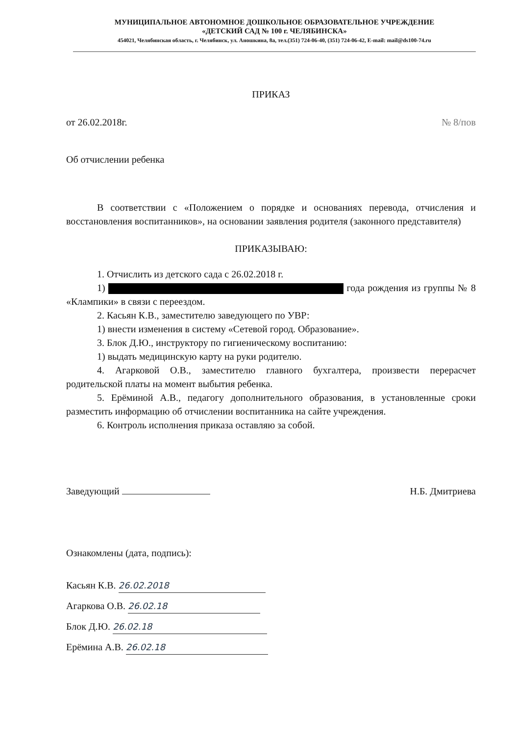МУНИЦИПАЛЬНОЕ АВТОНОМНОЕ ДОШКОЛЬНОЕ ОБРАЗОВАТЕЛЬНОЕ УЧРЕЖДЕНИЕ
«ДЕТСКИЙ САД № 100 г. ЧЕЛЯБИНСКА»
454021, Челябинская область, г. Челябинск, ул. Аношкина, 8а, тел.(351) 724-06-40, (351) 724-06-42, E-mail: mail@ds100-74.ru
ПРИКАЗ
от 26.02.2018г. № 8/пов
Об отчислении ребенка
В соответствии с «Положением о порядке и основаниях перевода, отчисления и восстановления воспитанников», на основании заявления родителя (законного представителя)
ПРИКАЗЫВАЮ:
1. Отчислить из детского сада с 26.02.2018 г.
1) года рождения из группы № 8 «Клампики» в связи с переездом.
2. Касьян К.В., заместителю заведующего по УВР:
1) внести изменения в систему «Сетевой город. Образование».
3. Блок Д.Ю., инструктору по гигиеническому воспитанию:
1) выдать медицинскую карту на руки родителю.
4. Агарковой О.В., заместителю главного бухгалтера, произвести перерасчет родительской платы на момент выбытия ребенка.
5. Ерёминой А.В., педагогу дополнительного образования, в установленные сроки разместить информацию об отчислении воспитанника на сайте учреждения.
6. Контроль исполнения приказа оставляю за собой.
Заведующий Н.Б. Дмитриева
Ознакомлены (дата, подпись):
Касьян К.В. 26.02.2018
Агаркова О.В. 26.02.18
Блок Д.Ю. 26.02.18
Ерёмина А.В. 26.02.18